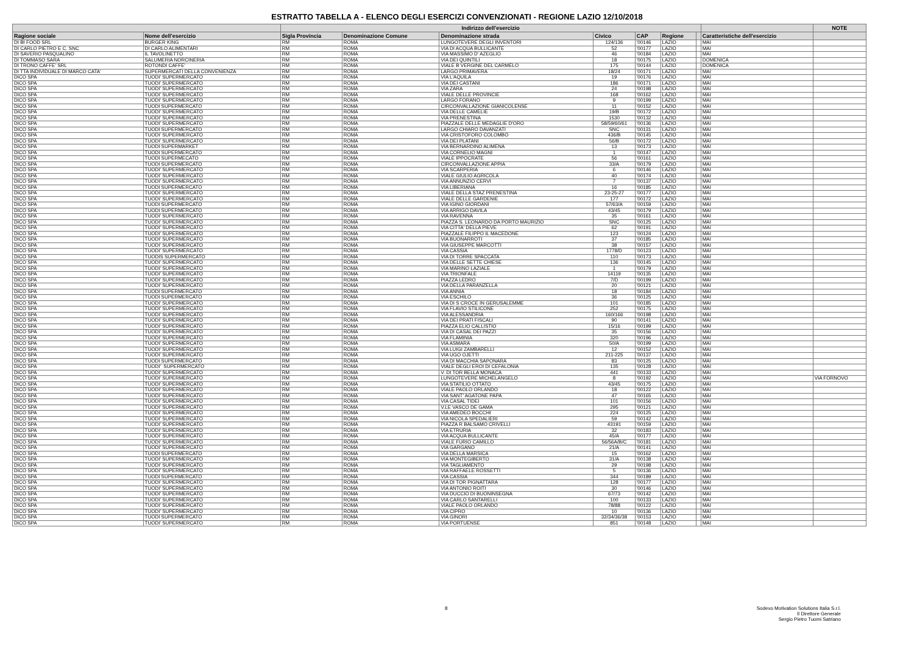ESTRATTO TABELLA A - ELENCO DEGLI ESERCIZI CONVENZIONATI - REGIONE LAZIO 12/10/2018
| | | Indirizzo dell'esercizio | | | | | | | | NOTE |
| --- | --- | --- | --- | --- | --- | --- | --- | --- | --- | --- |
| Ragione sociale | Nome dell'esercizio | Sigla Provincia | Denominazione Comune | Denominazione strada | Civico | CAP | Regione | | Caratteristiche dell'esercizio | |
| DI BI FOOD SRL | BURGER KING | RM | ROMA | LUNGOTEVERE DEGLI INVENTORI | 124/136 | '00146 | LAZIO | | MAI | |
| DI CARLO PIETRO E C. SNC | DI CARLO ALIMENTARI | RM | ROMA | VIA DI ACQUA BULLICANTE | 52 | '00177 | LAZIO | | MAI | |
| DI SAVERIO PASQUALINO | IL TAVOLINETTO | RM | ROMA | VIA MASSIMO D' AZEGLIO | 46 | '00184 | LAZIO | | MAI | |
| DI TOMMASO SARA | SALUMERIA NORCINERIA | RM | ROMA | VIA DEI QUINTILI | 18 | '00175 | LAZIO | | DOMENICA | |
| DI TRONO CAFFE' SRL | ROTONDI CAFFE' | RM | ROMA | VIALE B VERGINE DEL CARMELO | 175 | '00144 | LAZIO | | DOMENICA | |
| DI TTA INDIVIDUALE DI MARCO CATA' | SUPERMERCATI DELLA CONVENIENZA | RM | ROMA | LARGO PRIMAVERA | 18/24 | '00171 | LAZIO | | MAI | |
| DICO SPA | TUODI' SUPERMERCATO | RM | ROMA | VIA L'AQUILA | 19 | '00176 | LAZIO | | MAI | |
| DICO SPA | TUODI' SUPERMERCATO | RM | ROMA | VIA DEI CASTANI | 186 | '00171 | LAZIO | | MAI | |
| DICO SPA | TUODI' SUPERMERCATO | RM | ROMA | VIA ZARA | 24 | '00198 | LAZIO | | MAI | |
| DICO SPA | TUODI' SUPERMERCATO | RM | ROMA | VIALE DELLE PROVINCIE | 168 | '00162 | LAZIO | | MAI | |
| DICO SPA | TUODI' SUPERMERCATO | RM | ROMA | LARGO FORANO | 9 | '00199 | LAZIO | | MAI | |
| DICO SPA | TUODI SUPERMERCATO | RM | ROMA | CIRCONVALLAZIONE GIANICOLENSE | 11 | '00152 | LAZIO | | MAI | |
| DICO SPA | TUODI' SUPERMERCATO | RM | ROMA | VIA DELLE CAMELIE | 19/B | '00172 | LAZIO | | MAI | |
| DICO SPA | TUODI' SUPERMERCATO | RM | ROMA | VIA PRENESTINA | 1530 | '00132 | LAZIO | | MAI | |
| DICO SPA | TUODI' SUPERMERCATO | RM | ROMA | PIAZZALE DELLE MEDAGLIE D'ORO | 58/59/60/61 | '00136 | LAZIO | | MAI | |
| DICO SPA | TUODI SUPERMERCATO | RM | ROMA | LARGO CHIARO DAVANZATI | SNC | '00131 | LAZIO | | MAI | |
| DICO SPA | TUODI' SUPERMERCATO | RM | ROMA | VIA CRISTOFORO COLOMBO | 436/B | '00145 | LAZIO | | MAI | |
| DICO SPA | TUODI' SUPERMERCATO | RM | ROMA | VIA DEI PLATANI | 56/B | '00172 | LAZIO | | MAI | |
| DICO SPA | TUODI SUPERMARKET | RM | ROMA | VIA BERNARDINO ALIMENA | 13 | '00173 | LAZIO | | MAI | |
| DICO SPA | TUODI SUPERMERCATO | RM | ROMA | VIA CORNELIO MAGNI | 1 | '00147 | LAZIO | | MAI | |
| DICO SPA | TUODI SUPERMECATO | RM | ROMA | VIALE IPPOCRATE | 56 | '00161 | LAZIO | | MAI | |
| DICO SPA | TUODI SUPERMERCATO | RM | ROMA | CIRCONVALLAZIONE APPIA | 33/A | '00179 | LAZIO | | MAI | |
| DICO SPA | TUODI' SUPERMERCATO | RM | ROMA | VIA SCARPERIA | 6 | '00146 | LAZIO | | MAI | |
| DICO SPA | TUODI' SUPERMERCATO | RM | ROMA | VIALE GIULIO AGRICOLA | 40 | '00174 | LAZIO | | MAI | |
| DICO SPA | TUODI' SUPERMERCATO | RM | ROMA | VIA ANNUNZIO CERVI | 7 | '00137 | LAZIO | | MAI | |
| DICO SPA | TUODI SUPERMERCATO | RM | ROMA | VIA LIBERIANA | 16 | '00185 | LAZIO | | MAI | |
| DICO SPA | TUODI' SUPERMERCATO | RM | ROMA | VIALE DELLA STAZ PRENESTINA | 23-25-27 | '00177 | LAZIO | | MAI | |
| DICO SPA | TUODI' SUPERMERCATO | RM | ROMA | VIALE DELLE GARDENIE | 177 | '00172 | LAZIO | | MAI | |
| DICO SPA | TUODI SUPERMERCATO | RM | ROMA | VIA IGINO GIORDANI | 57/63/A | '00159 | LAZIO | | MAI | |
| DICO SPA | TUODI SUPERMERCATO | RM | ROMA | VIA ARRIGO DAVILA | 43/45 | '00179 | LAZIO | | MAI | |
| DICO SPA | TUODI' SUPERMERCATO | RM | ROMA | VIA RAVENNA | 35 | '00161 | LAZIO | | MAI | |
| DICO SPA | TUODI' SUPERMERCATO | RM | ROMA | PIAZZA S. LEONARDO DA PORTO MAURIZIO | SNC | '00125 | LAZIO | | MAI | |
| DICO SPA | TUODI' SUPERMERCATO | RM | ROMA | VIA CITTA' DELLA PIEVE | 62 | '00191 | LAZIO | | MAI | |
| DICO SPA | TUODI' SUPERMERCATO | RM | ROMA | PIAZZALE FILIPPO IL MACEDONE | 123 | '00124 | LAZIO | | MAI | |
| DICO SPA | TUODI' SUPERMERCATO | RM | ROMA | VIA BUONARROTI | 37 | '00185 | LAZIO | | MAI | |
| DICO SPA | TUODI' SUPERMERCATO | RM | ROMA | VIA GIUSEPPE MARCOTTI | 38 | '00157 | LAZIO | | MAI | |
| DICO SPA | TUODI' SUPERMERCATO | RM | ROMA | VIA CASSIA | 1778/D | '00123 | LAZIO | | MAI | |
| DICO SPA | TUODIS SUPERMERCATO | RM | ROMA | VIA DI TORRE SPACCATA | 110 | '00173 | LAZIO | | MAI | |
| DICO SPA | TUODI' SUPERMERCATO | RM | ROMA | VIA DELLE SETTE CHIESE | 136 | '00145 | LAZIO | | MAI | |
| DICO SPA | TUODI' SUPERMERCATO | RM | ROMA | VIA MARINO LAZIALE | 1 | '00179 | LAZIO | | MAI | |
| DICO SPA | TUODI' SUPERMERCATO | RM | ROMA | VIA TRIONFALE | 14119 | '00135 | LAZIO | | MAI | |
| DICO SPA | TUODI' SUPERMERCATO | RM | ROMA | PIAZZA LEDRO | 7/D | '00199 | LAZIO | | MAI | |
| DICO SPA | TUODI' SUPERMERCATO | RM | ROMA | VIA DELLA PARANZELLA | 20 | '00121 | LAZIO | | MAI | |
| DICO SPA | TUODI SUPERMERCATO | RM | ROMA | VIA ANNIA | 18 | '00184 | LAZIO | | MAI | |
| DICO SPA | TUODI SUPERMERCATO | RM | ROMA | VIA ESCHILO | 36 | '00125 | LAZIO | | MAI | |
| DICO SPA | TUODI' SUPERMERCATO | RM | ROMA | VIA DI S CROCE IN GERUSALEMME | 101 | '00185 | LAZIO | | MAI | |
| DICO SPA | TUODI' SUPERMERCATO | RM | ROMA | VIA FLAVIO STILICONE | 252 | '00175 | LAZIO | | MAI | |
| DICO SPA | TUODI' SUPERMERCATO | RM | ROMA | VIA ALESSANDRIA | 160/166 | '00198 | LAZIO | | MAI | |
| DICO SPA | TUODI' SUPERMERCATO | RM | ROMA | VIA DEI PRATI FISCALI | 90 | '00141 | LAZIO | | MAI | |
| DICO SPA | TUODI' SUPERMERCATO | RM | ROMA | PIAZZA ELIO CALLISTIO | 15/16 | '00199 | LAZIO | | MAI | |
| DICO SPA | TUODI' SUPERMERCATO | RM | ROMA | VIA DI CASAL DEI PAZZI | 35 | '00156 | LAZIO | | MAI | |
| DICO SPA | TUODI' SUPERMERCATO | RM | ROMA | VIA FLAMINIA | 320 | '00196 | LAZIO | | MAI | |
| DICO SPA | TUODI' SUPERMERCATO | RM | ROMA | VIA ASMARA | 50/A | '00199 | LAZIO | | MAI | |
| DICO SPA | TUODI' SUPERMERCATO | RM | ROMA | VIA LUIGI ZAMBARELLI | 12 | '00152 | LAZIO | | MAI | |
| DICO SPA | TUODI' SUPERMERCATO | RM | ROMA | VIA UGO OJETTI | 211-225 | '00137 | LAZIO | | MAI | |
| DICO SPA | TUODI SUPERMERCATO | RM | ROMA | VIA DI MACCHIA SAPONARA | 83 | '00125 | LAZIO | | MAI | |
| DICO SPA | TUODI' SUPERMERCATO | RM | ROMA | VIALE DEGLI EROI DI CEFALONIA | 135 | '00128 | LAZIO | | MAI | |
| DICO SPA | TUODI' SUPERMERCATO | RM | ROMA | V. DI TOR BELLA MONACA | 441 | '00133 | LAZIO | | MAI | |
| DICO SPA | TUODI' SUPERMERCATO | RM | ROMA | LUNGOTEVERE MICHELANGELO | 8 | '00192 | LAZIO | | MAI | VIA FORNOVO |
| DICO SPA | TUODI' SUPERMERCATO | RM | ROMA | VIA STATILIO OTTATO | 43/45 | '00175 | LAZIO | | MAI | |
| DICO SPA | TUODI' SUPERMERCATO | RM | ROMA | VIALE PAOLO ORLANDO | 18 | '00122 | LAZIO | | MAI | |
| DICO SPA | TUODI' SUPERMERCATO | RM | ROMA | VIA SANT' AGATONE PAPA | 47 | '00165 | LAZIO | | MAI | |
| DICO SPA | TUODI' SUPERMERCATO | RM | ROMA | VIA CASAL TIDEI | 101 | '00156 | LAZIO | | MAI | |
| DICO SPA | TUODI' SUPERMERCATO | RM | ROMA | V.LE VASCO DE GAMA | 295 | '00121 | LAZIO | | MAI | |
| DICO SPA | TUODI' SUPERMERCATO | RM | ROMA | VIA AMEDEO BOCCHI | 224 | '00125 | LAZIO | | MAI | |
| DICO SPA | TUODI' SUPERMERCATO | RM | ROMA | VIA NICOLA SPEDALIERI | 59 | '00142 | LAZIO | | MAI | |
| DICO SPA | TUODI' SUPERMERCATO | RM | ROMA | PIAZZA R BALSAMO CRIVELLI | 43191 | '00159 | LAZIO | | MAI | |
| DICO SPA | TUODI' SUPERMERCATO | RM | ROMA | VIA ETRURIA | 32 | '00183 | LAZIO | | MAI | |
| DICO SPA | TUODI' SUPERMERCATO | RM | ROMA | VIA ACQUA BULLICANTE | 45/A | '00177 | LAZIO | | MAI | |
| DICO SPA | TUODI' SUPERMERCATO | RM | ROMA | VIALE FURIO CAMILLO | 56/56A/B/C | '00181 | LAZIO | | MAI | |
| DICO SPA | TUODI' SUPERMERCATO | RM | ROMA | VIA GARGANO | 21/A | '00141 | LAZIO | | MAI | |
| DICO SPA | TUODI SUPERMERCATO | RM | ROMA | VIA DELLA MARSICA | 15 | '00162 | LAZIO | | MAI | |
| DICO SPA | TUODI' SUPERMERCATO | RM | ROMA | VIA MONTEGIBERTO | 31/A | '00138 | LAZIO | | MAI | |
| DICO SPA | TUODI' SUPERMERCATO | RM | ROMA | VIA TAGLIAMENTO | 29 | '00198 | LAZIO | | MAI | |
| DICO SPA | TUODI' SUPERMERCATO | RM | ROMA | VIA RAFFAELE ROSSETTI | 5 | '00136 | LAZIO | | MAI | |
| DICO SPA | TUODI SUPERMERCATO | RM | ROMA | VIA CASSIA | 344 | '00189 | LAZIO | | MAI | |
| DICO SPA | TUODI' SUPERMERCATO | RM | ROMA | VIA DI TOR PIGNATTARA | 128 | '00177 | LAZIO | | MAI | |
| DICO SPA | TUODI' SUPERMERCATO | RM | ROMA | VIA ANTONIO ROITI | 30 | '00146 | LAZIO | | MAI | |
| DICO SPA | TUODI' SUPERMERCATO | RM | ROMA | VIA DUCCIO DI BUONINSEGNA | 67/73 | '00142 | LAZIO | | MAI | |
| DICO SPA | TUODI' SUPERMERCATO | RM | ROMA | VIA CARLO SANTARELLI | 100 | '00133 | LAZIO | | MAI | |
| DICO SPA | TUODI' SUPERMERCATO | RM | ROMA | VIALE PAOLO ORLANDO | 78/88 | '00122 | LAZIO | | MAI | |
| DICO SPA | TUODI' SUPERMERCATO | RM | ROMA | VIA CIPRO | 10 | '00136 | LAZIO | | MAI | |
| DICO SPA | TUODI SUPERMERCATO | RM | ROMA | VIA GINORI | 32/34/36/38 | '00153 | LAZIO | | MAI | |
| DICO SPA | TUODI' SUPERMERCATO | RM | ROMA | VIA PORTUENSE | 851 | '00148 | LAZIO | | MAI | |
8 Sodexo Motivation Solutions Italia S.r.l.
Il Direttore Generale
Sergio Pietro Tuomi Satriano